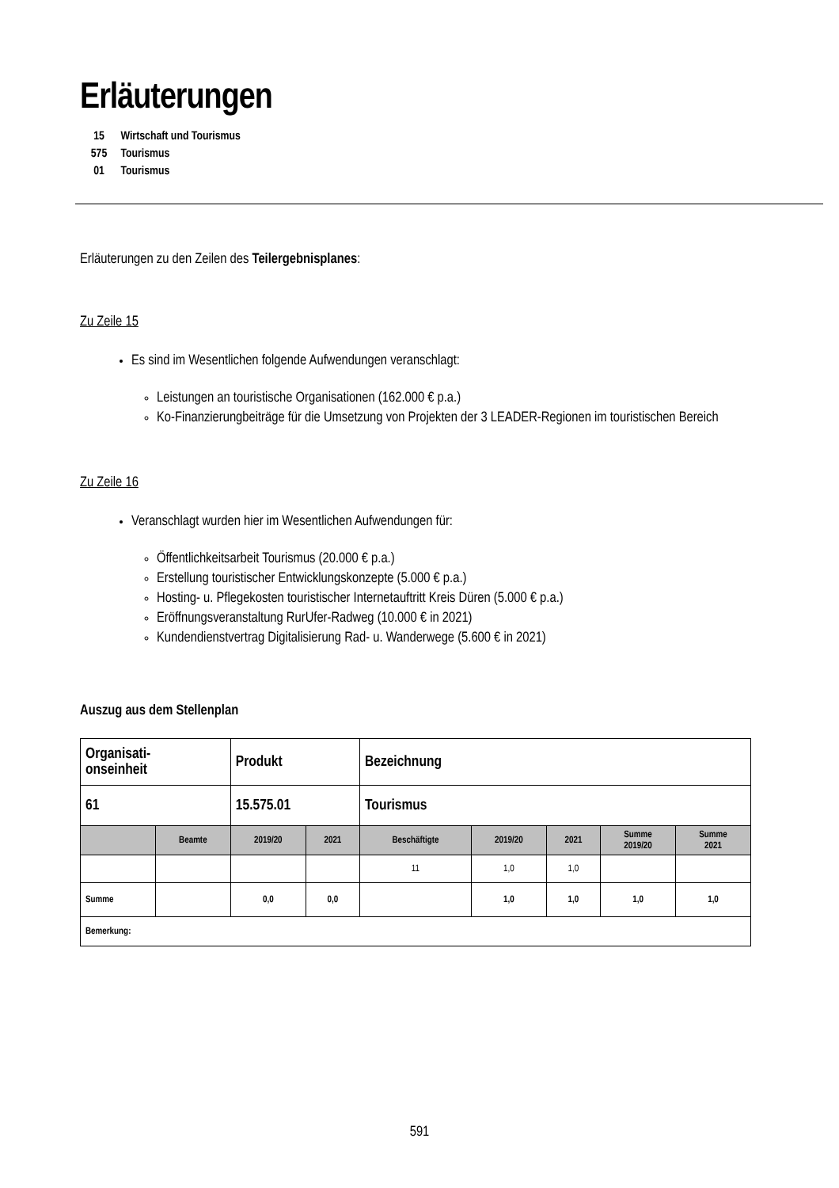Erläuterungen
15 Wirtschaft und Tourismus
575 Tourismus
01 Tourismus
Erläuterungen zu den Zeilen des Teilergebnisplanes:
Zu Zeile 15
Es sind im Wesentlichen folgende Aufwendungen veranschlagt:
Leistungen an touristische Organisationen (162.000 € p.a.)
Ko-Finanzierungbeiträge für die Umsetzung von Projekten der 3 LEADER-Regionen im touristischen Bereich
Zu Zeile 16
Veranschlagt wurden hier im Wesentlichen Aufwendungen für:
Öffentlichkeitsarbeit Tourismus (20.000 € p.a.)
Erstellung touristischer Entwicklungskonzepte (5.000 € p.a.)
Hosting- u. Pflegekosten touristischer Internetauftritt Kreis Düren (5.000 € p.a.)
Eröffnungsveranstaltung RurUfer-Radweg (10.000 € in 2021)
Kundendienstvertrag Digitalisierung Rad- u. Wanderwege (5.600 € in 2021)
Auszug aus dem Stellenplan
| Organisati- onseinheit | | Produkt | | Bezeichnung | | | | |
| 61 | | 15.575.01 | | Tourismus | | | | |
| | Beamte | 2019/20 | 2021 | Beschäftigte | 2019/20 | 2021 | Summe 2019/20 | Summe 2021 |
| | | | | 11 | 1,0 | 1,0 | | |
| Summe | | 0,0 | 0,0 | | 1,0 | 1,0 | 1,0 | 1,0 |
| Bemerkung: | | | | | | | | |
591